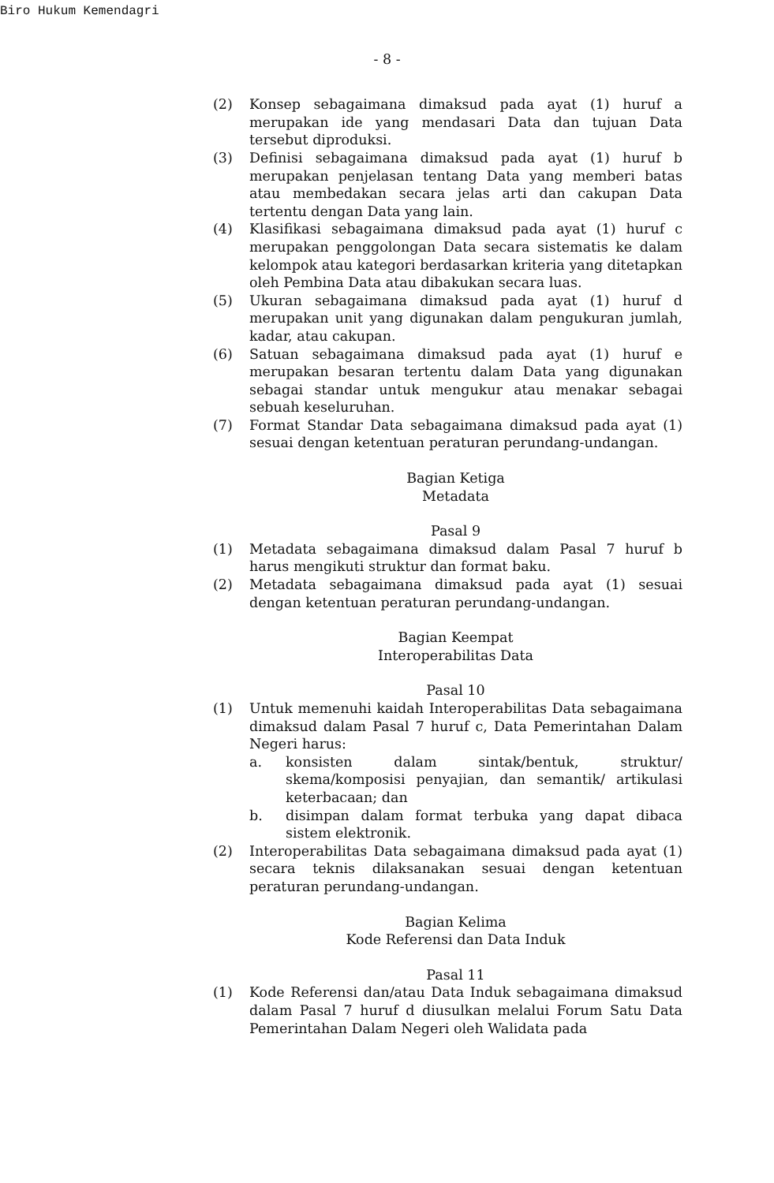Biro Hukum Kemendagri
- 8 -
(2) Konsep sebagaimana dimaksud pada ayat (1) huruf a merupakan ide yang mendasari Data dan tujuan Data tersebut diproduksi.
(3) Definisi sebagaimana dimaksud pada ayat (1) huruf b merupakan penjelasan tentang Data yang memberi batas atau membedakan secara jelas arti dan cakupan Data tertentu dengan Data yang lain.
(4) Klasifikasi sebagaimana dimaksud pada ayat (1) huruf c merupakan penggolongan Data secara sistematis ke dalam kelompok atau kategori berdasarkan kriteria yang ditetapkan oleh Pembina Data atau dibakukan secara luas.
(5) Ukuran sebagaimana dimaksud pada ayat (1) huruf d merupakan unit yang digunakan dalam pengukuran jumlah, kadar, atau cakupan.
(6) Satuan sebagaimana dimaksud pada ayat (1) huruf e merupakan besaran tertentu dalam Data yang digunakan sebagai standar untuk mengukur atau menakar sebagai sebuah keseluruhan.
(7) Format Standar Data sebagaimana dimaksud pada ayat (1) sesuai dengan ketentuan peraturan perundang-undangan.
Bagian Ketiga
Metadata
Pasal 9
(1) Metadata sebagaimana dimaksud dalam Pasal 7 huruf b harus mengikuti struktur dan format baku.
(2) Metadata sebagaimana dimaksud pada ayat (1) sesuai dengan ketentuan peraturan perundang-undangan.
Bagian Keempat
Interoperabilitas Data
Pasal 10
(1) Untuk memenuhi kaidah Interoperabilitas Data sebagaimana dimaksud dalam Pasal 7 huruf c, Data Pemerintahan Dalam Negeri harus:
a. konsisten dalam sintak/bentuk, struktur/ skema/komposisi penyajian, dan semantik/ artikulasi keterbacaan; dan
b. disimpan dalam format terbuka yang dapat dibaca sistem elektronik.
(2) Interoperabilitas Data sebagaimana dimaksud pada ayat (1) secara teknis dilaksanakan sesuai dengan ketentuan peraturan perundang-undangan.
Bagian Kelima
Kode Referensi dan Data Induk
Pasal 11
(1) Kode Referensi dan/atau Data Induk sebagaimana dimaksud dalam Pasal 7 huruf d diusulkan melalui Forum Satu Data Pemerintahan Dalam Negeri oleh Walidata pada